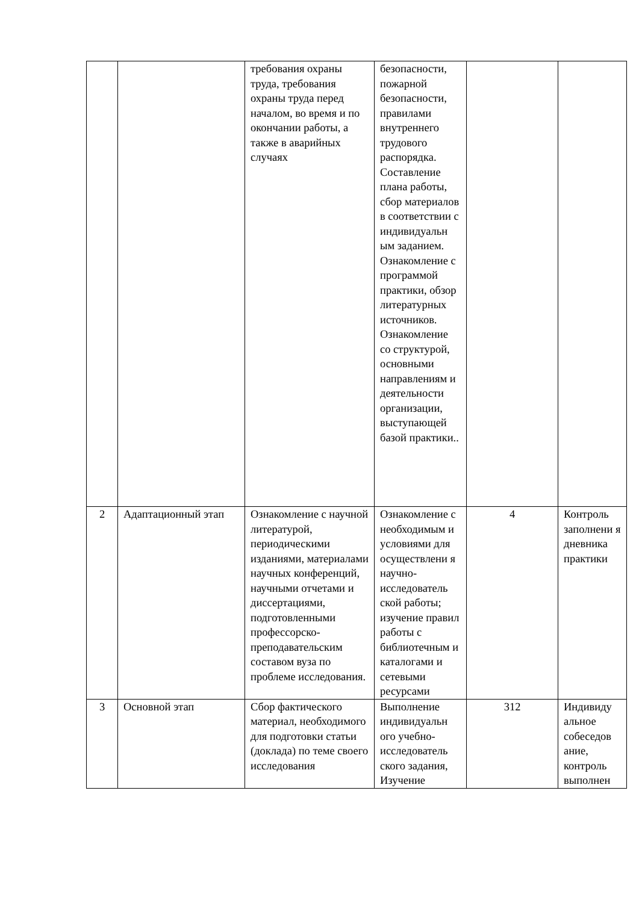| | | требования охраны труда, требования охраны труда перед началом, во время и по окончании работы, а также в аварийных случаях | безопасности, пожарной безопасности, правилами внутреннего трудового распорядка. Составление плана работы, сбор материалов в соответствии с индивидуальн ым заданием. Ознакомление с программой практики, обзор литературных источников. Ознакомление со структурой, основными направлениям и деятельности организации, выступающей базой практики.. | | |
| 2 | Адаптационный этап | Ознакомление с научной литературой, периодическими изданиями, материалами научных конференций, научными отчетами и диссертациями, подготовленными профессорско-преподавательским составом вуза по проблеме исследования. | Ознакомление с необходимым и условиями для осуществлени я научно-исследователь ской работы; изучение правил работы с библиотечным и каталогами и сетевыми ресурсами | 4 | Контроль заполнени я дневника практики |
| 3 | Основной этап | Сбор фактического материал, необходимого для подготовки статьи (доклада) по теме своего исследования | Выполнение индивидуальн ого учебно-исследователь ского задания, Изучение | 312 | Индивиду альное собеседов ание, контроль выполнен |